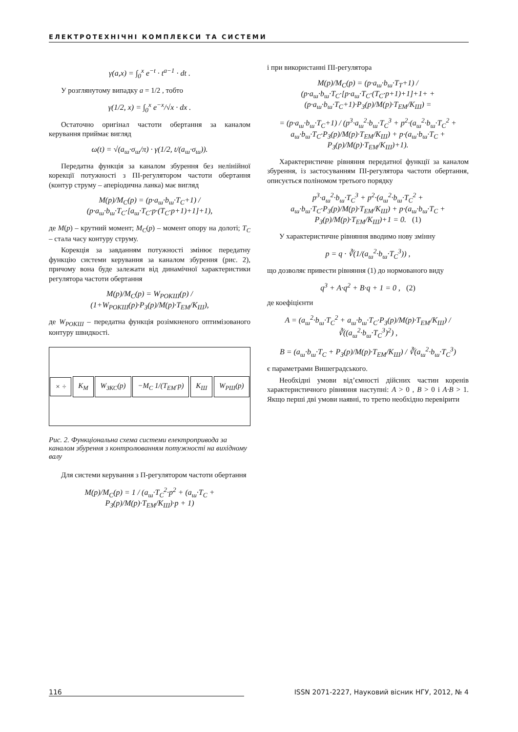ЕЛЕКТРОТЕХНІЧНІ КОМПЛЕКСИ ТА СИСТЕМИ
γ(a,x) = ∫<sub>0</sub><sup>x</sup> e<sup>−t</sup> · t<sup>a−1</sup> · dt .
У розглянутому випадку a = 1/2 , тобто
γ(1/2, x) = ∫<sub>0</sub><sup>x</sup> e<sup>−x</sup>/√x · dx .
Остаточно оригінал частоти обертання за каналом керування приймає вигляд
ω(t) = √(a<sub>ш</sub>·σ<sub>ш</sub>/π) · γ(1/2, t/(a<sub>ш</sub>·σ<sub>ш</sub>)).
Передатна функція за каналом збурення без нелінійної корекції потужності з ПІ-регулятором частоти обертання (контур струму – аперіодична ланка) має вигляд
M(p)/M<sub>C</sub>(p) = (p·a<sub>ш</sub>·b<sub>ш</sub>·T<sub>C</sub>+1) / (p·a<sub>ш</sub>·b<sub>ш</sub>·T<sub>C</sub>·[a<sub>ш</sub>·T<sub>C</sub>·p·(T<sub>C</sub>·p+1)+1]+1),
де M(p) – крутний момент; M<sub>C</sub>(p) – момент опору на долоті; T<sub>C</sub> – стала часу контуру струму.
Корекція за завданням потужності змінює передатну функцію системи керування за каналом збурення (рис. 2), причому вона буде залежати від динамічної характеристики регулятора частоти обертання
M(p)/M<sub>C</sub>(p) = W<sub>РОКШ</sub>(p) / (1+W<sub>РОКШ</sub>(p)·P<sub>З</sub>(p)/M(p)·T<sub>EM</sub>/K<sub>Ш</sub>),
де W<sub>РОКШ</sub> – передатна функція розімкненого оптимізованого контуру швидкості.
× ÷ K<sub>M</sub> W<sub>ЗКС</sub>(p) −M<sub>C</sub> 1/(T<sub>EM</sub>·p) K<sub>Ш</sub> W<sub>РШ</sub>(p)
Рис. 2. Функціональна схема системи електропривода за каналом збурення з контролюванням потужності на вихідному валу
Для системи керування з П-регулятором частоти обертання
M(p)/M<sub>C</sub>(p) = 1 / (a<sub>ш</sub>·T<sub>C</sub><sup>2</sup>·p<sup>2</sup> + (a<sub>ш</sub>·T<sub>C</sub> + P<sub>З</sub>(p)/M(p)·T<sub>EM</sub>/K<sub>Ш</sub>)·p + 1)
і при використанні ПІ-регулятора
M(p)/M<sub>C</sub>(p) = (p·a<sub>ш</sub>·b<sub>ш</sub>·T<sub>T</sub>+1) / (p·a<sub>ш</sub>·b<sub>ш</sub>·T<sub>C</sub>·[p·a<sub>ш</sub>·T<sub>C</sub>·(T<sub>C</sub>·p+1)+1]+1+ +(p·a<sub>ш</sub>·b<sub>ш</sub>·T<sub>C</sub>+1)·P<sub>З</sub>(p)/M(p)·T<sub>EM</sub>/K<sub>Ш</sub>) =
= (p·a<sub>ш</sub>·b<sub>ш</sub>·T<sub>C</sub>+1) / (p<sup>3</sup>·a<sub>ш</sub><sup>2</sup>·b<sub>ш</sub>·T<sub>C</sub><sup>3</sup> + p<sup>2</sup>·(a<sub>ш</sub><sup>2</sup>·b<sub>ш</sub>·T<sub>C</sub><sup>2</sup> + a<sub>ш</sub>·b<sub>ш</sub>·T<sub>C</sub>·P<sub>З</sub>(p)/M(p)·T<sub>EM</sub>/K<sub>Ш</sub>) + p·(a<sub>ш</sub>·b<sub>ш</sub>·T<sub>C</sub> + P<sub>З</sub>(p)/M(p)·T<sub>EM</sub>/K<sub>Ш</sub>)+1).
Характеристичне рівняння передатної функції за каналом збурення, із застосуванням ПІ-регулятора частоти обертання, описується поліномом третього порядку
p<sup>3</sup>·a<sub>ш</sub><sup>2</sup>·b<sub>ш</sub>·T<sub>C</sub><sup>3</sup> + p<sup>2</sup>·(a<sub>ш</sub><sup>2</sup>·b<sub>ш</sub>·T<sub>C</sub><sup>2</sup> + a<sub>ш</sub>·b<sub>ш</sub>·T<sub>C</sub>·P<sub>З</sub>(p)/M(p)·T<sub>EM</sub>/K<sub>Ш</sub>) + p·(a<sub>ш</sub>·b<sub>ш</sub>·T<sub>C</sub> + P<sub>З</sub>(p)/M(p)·T<sub>EM</sub>/K<sub>Ш</sub>)+1 = 0. (1)
У характеристичне рівняння вводимо нову змінну
p = q · ∛(1/(a<sub>ш</sub><sup>2</sup>·b<sub>ш</sub>·T<sub>C</sub><sup>3</sup>)) ,
що дозволяє привести рівняння (1) до нормованого виду
q<sup>3</sup> + A·q<sup>2</sup> + B·q + 1 = 0 , (2)
де коефіцієнти
A = (a<sub>ш</sub><sup>2</sup>·b<sub>ш</sub>·T<sub>C</sub><sup>2</sup> + a<sub>ш</sub>·b<sub>ш</sub>·T<sub>C</sub>·P<sub>З</sub>(p)/M(p)·T<sub>EM</sub>/K<sub>Ш</sub>) / ∛((a<sub>ш</sub><sup>2</sup>·b<sub>ш</sub>·T<sub>C</sub><sup>3</sup>)<sup>2</sup>) ,
B = (a<sub>ш</sub>·b<sub>ш</sub>·T<sub>C</sub> + P<sub>З</sub>(p)/M(p)·T<sub>EM</sub>/K<sub>Ш</sub>) / ∛(a<sub>ш</sub><sup>2</sup>·b<sub>ш</sub>·T<sub>C</sub><sup>3</sup>)
є параметрами Вишеградського.
Необхідні умови від’ємності дійсних частин коренів характеристичного рівняння наступні: A > 0 , B > 0 і A·B > 1. Якщо перші дві умови наявні, то третю необхідно перевірити
116 ISSN 2071-2227, Науковий вісник НГУ, 2012, № 4